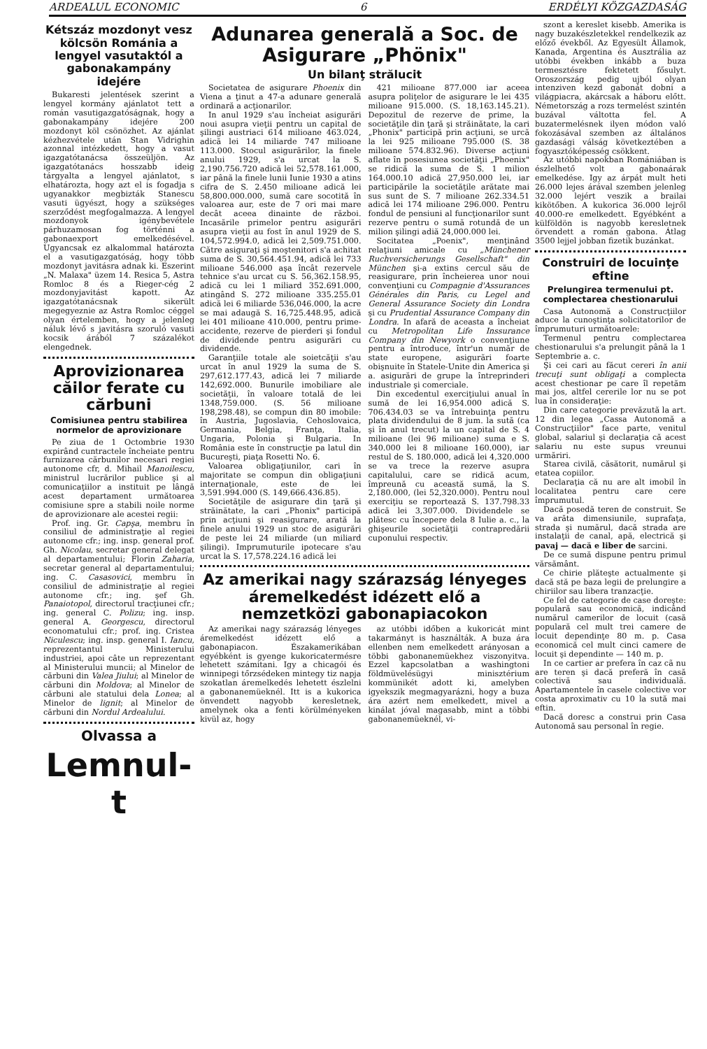ARDEALUL ECONOMIC 6 ERDÉLYI KÖZGAZDASÁG
Kétszáz mozdonyt vesz kölcsön Románia a lengyel vasutaktól a gabonakampány idejére
Bukaresti jelentések szerint a lengyel kormány ajánlatot tett a román vasutigazgatóságnak, hogy a gabonakampány idejére 200 mozdonyt köl csönözhet. Az ajánlat kézhezvétele után Stan Vidrighin azonnal intézkedett, hogy a vasut igazgatótanácsa összeüljön. Az igazgatótanács hosszabb ideig tárgyalta a lengyel ajánlatot, s elhatározta, hogy azt el is fogadja s ugyanakkor megbizták Stanescu vasuti ügyészt, hogy a szükséges szerződést megfogalmazza. A lengyel mozdonyok igénybevétele párhuzamosan fog történni a gabonaexport emelkedésével. Ugyancsak ez alkalommal határozta el a vasutigazgatóság, hogy több mozdonyt javitásra adnak ki. Eszerint „N. Malaxa" üzem 14. Resica 5, Astra Romloc 8 és a Rieger-cég 2 mozdonyjavitást kapott. Az igazgatótanácsnak sikerült megegyeznie az Astra Romloc céggel olyan értelemben, hogy a jelenleg náluk lévő s javitásra szoruló vasuti kocsik árából 7 százalékot elengednek.
Aprovizionarea căilor ferate cu cărbuni
Comisiunea pentru stabilirea normelor de aprovizionare
Pe ziua de 1 Octombrie 1930 expirând cuntractele încheiate pentru furnizarea cărbunilor necesari regiei autonome cfr, d. Mihail Manoilescu, ministrul lucrărilor publice şi al comunicaţiilor a instituit pe lângă acest departament următoarea comisiune spre a stabili noile norme de aprovizionare ale acestei regii:
Prof. ing. Gr. Capşa, membru în consiliul de administraţie al regiei autonome cfr.; ing. insp. general prof. Gh. Nicolau, secretar general delegat al departamentului; Florin Zaharia, secretar general al departamentului; ing. C. Casasovici, membru în consiliul de administraţie al regiei autonome cfr.; ing. şef Gh. Panaiotopol, directorul tracţiunei cfr.; ing. general C. Polizu; ing. insp. general A. Georgescu, directorul economatului cfr.; prof. ing. Cristea Niculescu; ing. insp. general I. Iancu, reprezentantul Ministerului industriei, apoi câte un reprezentant al Ministerului muncii; al Minelor de cărbuni din Valea Jiului; al Minelor de cărbuni din Moldova; al Minelor de cărbuni ale statului dela Lonea; al Minelor de lignit; al Minelor de cărbuni din Nordul Ardealului.
Olvassa a
Lemnul-t
Adunarea generală a Soc. de Asigurare „Phönix"
Un bilanţ strălucit
Societatea de asigurare Phoenix din Viena a ţinut a 47-a adunare generală ordinară a acţionarilor.
In anul 1929 s'au încheiat asigurări noui asupra vieţii pentru un capital de şilingi austriaci 614 milioane 463.024, adică lei 14 miliarde 747 milioane 113.000. Stocul asigurărilor, la finele anului 1929, s'a urcat la S. 2,190.756.720 adică lei 52,578.161.000, iar până la finele lunii Iunie 1930 a atins cifra de S. 2.450 milioane adică lei 58,800.000.000, sumă care socotită în valoarea aur, este de 7 ori mai mare decât aceea dinainte de război. Incasările primelor pentru asigurări asupra vieţii au fost în anul 1929 de S. 104,572.994.0, adică lei 2,509.751.000. Către asiguraţi şi moştenitori s'a achitat suma de S. 30,564.451.94, adică lei 733 milioane 546.000 aşa încât rezervele tehnice s'au urcat cu S. 56,362.158.95, adică cu lei 1 miliard 352.691.000, atingând S. 272 milioane 335.255.01 adică lei 6 miliarde 536,046.000, la acre se mai adaugă S. 16,725.448.95, adică lei 401 milioane 410.000, pentru prime-accidente, rezerve de pierderi şi fondul de dividende pentru asigurări cu dividende.
Garanţiile totale ale soietcăţii s'au urcat în anul 1929 la suma de S. 297,612.177.43, adică lei 7 miliarde 142,692.000. Bunurile imobiliare ale societăţii, în valoare totală de lei 1348,759.000. (S. 56 milioane 198,298.48), se compun din 80 imobile: în Austria, Jugoslavia, Cehoslovaica, Germania, Belgia, Franţa, Italia, Ungaria, Polonia şi Bulgaria. In România este în construcţie pa latul din Bucureşti, piaţa Rosetti No. 6.
Valoarea obligaţiunilor, cari în majoritate se compun din obligaţiuni internaţionale, este de lei 3,591.994.000 (S. 149,666.436.85).
Societăţile de asigurare din ţară şi străinătate, la cari „Phonix" participă prin acţiuni şi reasigurare, arată la finele anului 1929 un stoc de asigurări de peste lei 24 miliarde (un miliard şilingi). Imprumuturile ipotecare s'au urcat la S. 17,578.224.16 adică lei
421 milioane 877.000 iar aceea asupra poliţelor de asigurare le lei 435 milioane 915.000. (S. 18,163.145.21). Depozitul de rezerve de prime, la societăţile din ţară şi străinătate, la cari „Phonix" participă prin acţiuni, se urcă la lei 925 milioane 795.000 (S. 38 milioane 574.832.96). Diverse acţiuni aflate în posesiunea societăţii „Phoenix" se ridică la suma de S. 1 milion 164.000.10 adică 27,950.000 lei, iar participările la societăţile arătate mai sus sunt de S. 7 milioane 262.334.51 adică lei 174 milioane 296.000. Pentru fondul de pensiuni al funcţionarilor sunt rezerve pentru o sumă rotundă de un milion şilingi adiă 24,000.000 lei.
Socitatea „Poenix", menţinând relaţiuni amicale cu „Münchener Ruchversicherungs Gesellschaft" din München şi-a extins cercul său de reasigurare, prin încheierea unor noui convenţiuni cu Compagnie d'Assurances Générales din Paris, cu Legel and General Assurance Society din Londra şi cu Prudential Assurance Company din Londra. In afară de aceasta a încheiat cu Metropolitan Life Inssurance Company din Newyork o convenţiune pentru a întroduce, într'un număr de state europene, asigurări foarte obişnuite în Statele-Unite din America şi a. asigurări de grupe la întreprinderi industriale şi comerciale.
Din excedentul exerciţiului anual în sumă de lei 16,954.000 adică S. 706.434.03 se va întrebuinţa pentru plata dividendului de 8 jum. la sută (ca şi în anul trecut) la un capital de S. 4 milioane (lei 96 milioane) suma e S. 340.000 lei 8 milioane 160.000), iar restul de S. 180.000, adică lei 4,320.000 se va trece la rezerve asupra capitalului, care se ridică acum, împreună cu această sumă, la S. 2,180.000, (lei 52,320.000). Pentru noul exerciţiu se reportează S. 137.798.33 adică lei 3,307.000. Dividendele se plătesc cu începere dela 8 Iulie a. c., la ghişeurile societăţii contrapredării cuponului respectiv.
Az amerikai nagy szárazság lényeges áremelkedést idézett elő a nemzetközi gabonapiacokon
Az amerikai nagy szárazság lényeges áremelkedést idézett elő a gabonapiacon. Északamerikában egyébként is gyenge kukoricatermésre lehetett számitani. Igy a chicagói és winnipegi tőrzsédeken mintegy tiz napja szokatlan áremelkedés lehetett észlelni a gabonanemüeknél. Itt is a kukorica önvendett nagyobb keresletnek, amelynek oka a fenti körülményeken kivül az, hogy
az utóbbi időben a kukoricát mint takarmányt is használták. A buza ára ellenben nem emelkedett arányosan a többi gabonanemüekhez viszonyitva. Ezzel kapcsolatban a washingtoni földmüvelésügyi minisztérium kommünikét adott ki, amelyben igyekszik megmagyarázni, hogy a buza ára azért nem emelkedett, mivel a kinálat jóval magasabb, mint a többi gabonanemüeknél, vi-
szont a kereslet kisebb. Amerika is nagy buzakészletekkel rendelkezik az előző évekből. Az Egyesült Államok, Kanada, Argentina és Ausztrália az utóbbi években inkább a buza termesztésre fektetett fősulyt. Oroszország pedig ujból olyan intenziven kezd gabonát dobni a világpiacra, akárcsak a háboru előtt. Németország a rozs termelést szintén buzával váltotta fel. A buzatermelésnek ilyen módon való fokozásával szemben az általános gazdasági válság következtében a fogyasztóképesség csökkent.
Az utóbbi napokban Romániában is észlelhető volt a gabonaárak emelkedése. Igy az árpát mult heti 26.000 lejes árával szemben jelenleg 32.000 lejért veszik a brailai kikötőben. A kukorica 36.000 lejről 40.000-re emelkedett. Egyébként a külföldön is nagyobb keresletnek örvendett a román gabona. Átlag 3500 lejjel jobban fizetik buzánkat.
Construiri de locuinţe eftine
Prelungirea termenului pt. complectarea chestionarului
Casa Autonomă a Construcţiilor aduce la cunoştinţa solicitatorilor de împrumuturi următoarele:
Termenul pentru complectarea chestionarului s'a prelungit până la 1 Septembrie a. c.
Şi cei cari au făcut cereri în anii trecuţi sunt obligaţi a complecta acest chestionar pe care îl repetăm mai jos, altfel cererile lor nu se pot lua în consideraţie:
Din care categorie prevăzută la art. 12 din legea „Cassa Autonomă a Construcţiilor" face parte, venitul global, salariul şi declaraţia că acest salariu nu este supus vreunui urmăriri.
Starea civilă, căsătorit, numărul şi etatea copiilor.
Declaraţia că nu are alt imobil în localitatea pentru care cere împrumutul.
Dacă posedă teren de construit. Se va arăta dimensiunile, suprafaţa, strada şi numărul, dacă strada are instalaţii de canal, apă, electrică şi pavaj — dacă e liber de sarcini.
De ce sumă dispune pentru primul vărsământ.
Ce chirie plăteşte actualmente şi dacă stă pe baza legii de prelungire a chiriilor sau libera tranzacţie.
Ce fel de categorie de case doreşte: populară sau economică, indicând numărul camerilor de locuit (casă populară cel mult trei camere de locuit dependinţe 80 m. p. Casa economică cel mult cinci camere de locuit şi dependinte — 140 m. p.
In ce cartier ar prefera în caz cã nu are teren şi dacă preferă în casă colectivă sau individuală. Apartamentele în casele colective vor costa aproximativ cu 10 la sută mai eftin.
Dacă doresc a construi prin Casa Autonomă sau personal în regie.